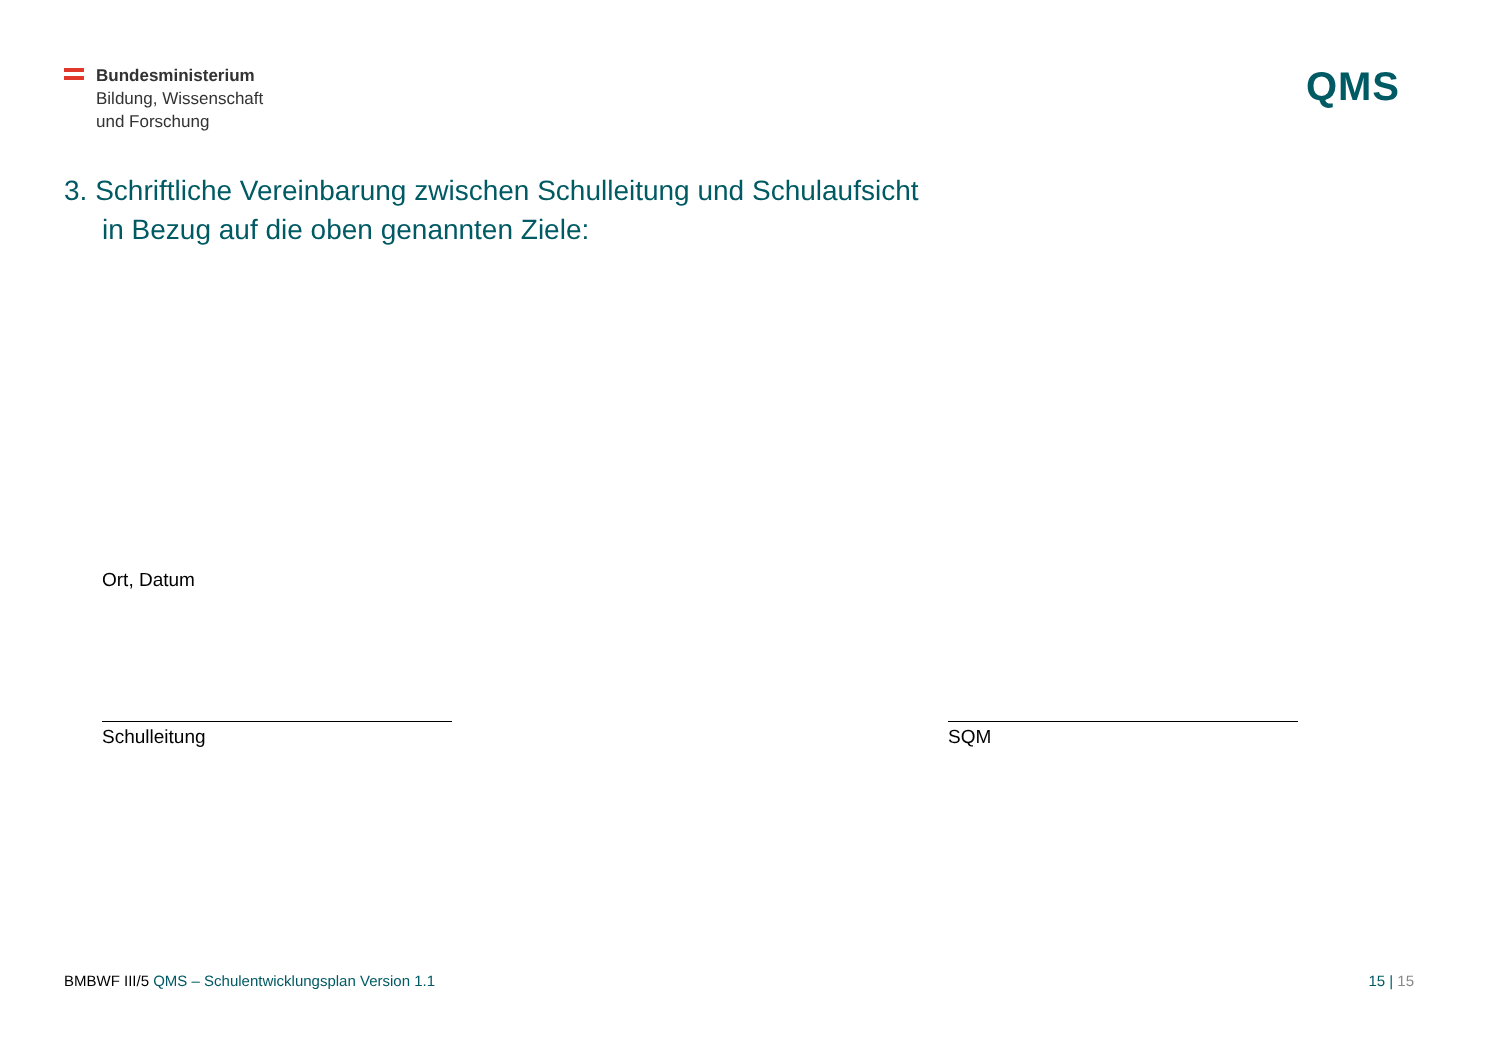Bundesministerium
Bildung, Wissenschaft
und Forschung
QMS
3. Schriftliche Vereinbarung zwischen Schulleitung und Schulaufsicht
in Bezug auf die oben genannten Ziele:
Ort, Datum
Schulleitung SQM
BMBWF III/5 QMS – Schulentwicklungsplan Version 1.1 15 | 15